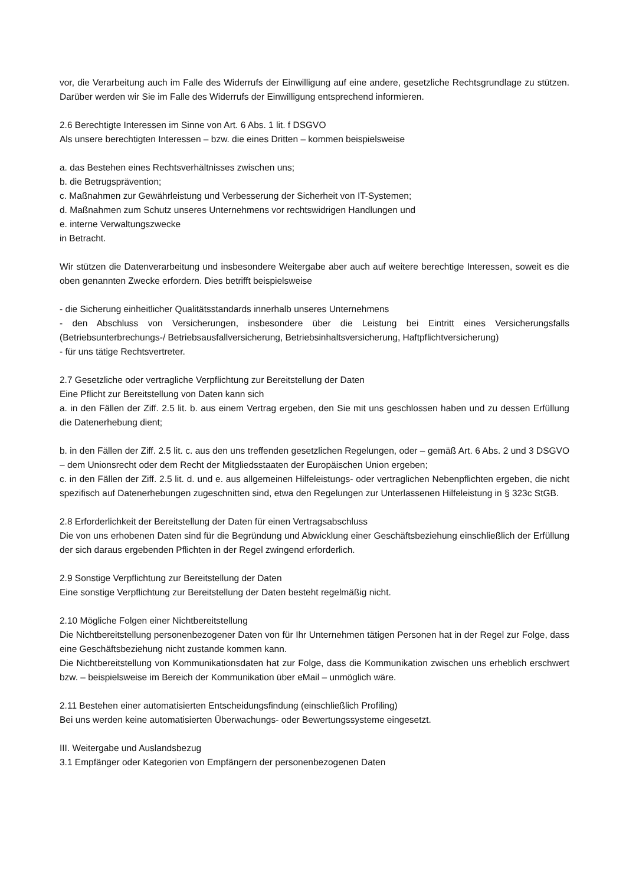vor, die Verarbeitung auch im Falle des Widerrufs der Einwilligung auf eine andere, gesetzliche Rechtsgrundlage zu stützen. Darüber werden wir Sie im Falle des Widerrufs der Einwilligung entsprechend informieren.
2.6 Berechtigte Interessen im Sinne von Art. 6 Abs. 1 lit. f DSGVO
Als unsere berechtigten Interessen – bzw. die eines Dritten – kommen beispielsweise
a. das Bestehen eines Rechtsverhältnisses zwischen uns;
b. die Betrugsprävention;
c. Maßnahmen zur Gewährleistung und Verbesserung der Sicherheit von IT-Systemen;
d. Maßnahmen zum Schutz unseres Unternehmens vor rechtswidrigen Handlungen und
e. interne Verwaltungszwecke
in Betracht.
Wir stützen die Datenverarbeitung und insbesondere Weitergabe aber auch auf weitere berechtige Interessen, soweit es die oben genannten Zwecke erfordern. Dies betrifft beispielsweise
- die Sicherung einheitlicher Qualitätsstandards innerhalb unseres Unternehmens
- den Abschluss von Versicherungen, insbesondere über die Leistung bei Eintritt eines Versicherungsfalls (Betriebsunterbrechungs-/ Betriebsausfallversicherung, Betriebsinhaltsversicherung, Haftpflichtversicherung)
- für uns tätige Rechtsvertreter.
2.7 Gesetzliche oder vertragliche Verpflichtung zur Bereitstellung der Daten
Eine Pflicht zur Bereitstellung von Daten kann sich
a. in den Fällen der Ziff. 2.5 lit. b. aus einem Vertrag ergeben, den Sie mit uns geschlossen haben und zu dessen Erfüllung die Datenerhebung dient;
b. in den Fällen der Ziff. 2.5 lit. c. aus den uns treffenden gesetzlichen Regelungen, oder – gemäß Art. 6 Abs. 2 und 3 DSGVO – dem Unionsrecht oder dem Recht der Mitgliedsstaaten der Europäischen Union ergeben;
c. in den Fällen der Ziff. 2.5 lit. d. und e. aus allgemeinen Hilfeleistungs- oder vertraglichen Nebenpflichten ergeben, die nicht spezifisch auf Datenerhebungen zugeschnitten sind, etwa den Regelungen zur Unterlassenen Hilfeleistung in § 323c StGB.
2.8 Erforderlichkeit der Bereitstellung der Daten für einen Vertragsabschluss
Die von uns erhobenen Daten sind für die Begründung und Abwicklung einer Geschäftsbeziehung einschließlich der Erfüllung der sich daraus ergebenden Pflichten in der Regel zwingend erforderlich.
2.9 Sonstige Verpflichtung zur Bereitstellung der Daten
Eine sonstige Verpflichtung zur Bereitstellung der Daten besteht regelmäßig nicht.
2.10 Mögliche Folgen einer Nichtbereitstellung
Die Nichtbereitstellung personenbezogener Daten von für Ihr Unternehmen tätigen Personen hat in der Regel zur Folge, dass eine Geschäftsbeziehung nicht zustande kommen kann.
Die Nichtbereitstellung von Kommunikationsdaten hat zur Folge, dass die Kommunikation zwischen uns erheblich erschwert bzw. – beispielsweise im Bereich der Kommunikation über eMail – unmöglich wäre.
2.11 Bestehen einer automatisierten Entscheidungsfindung (einschließlich Profiling)
Bei uns werden keine automatisierten Überwachungs- oder Bewertungssysteme eingesetzt.
III. Weitergabe und Auslandsbezug
3.1 Empfänger oder Kategorien von Empfängern der personenbezogenen Daten